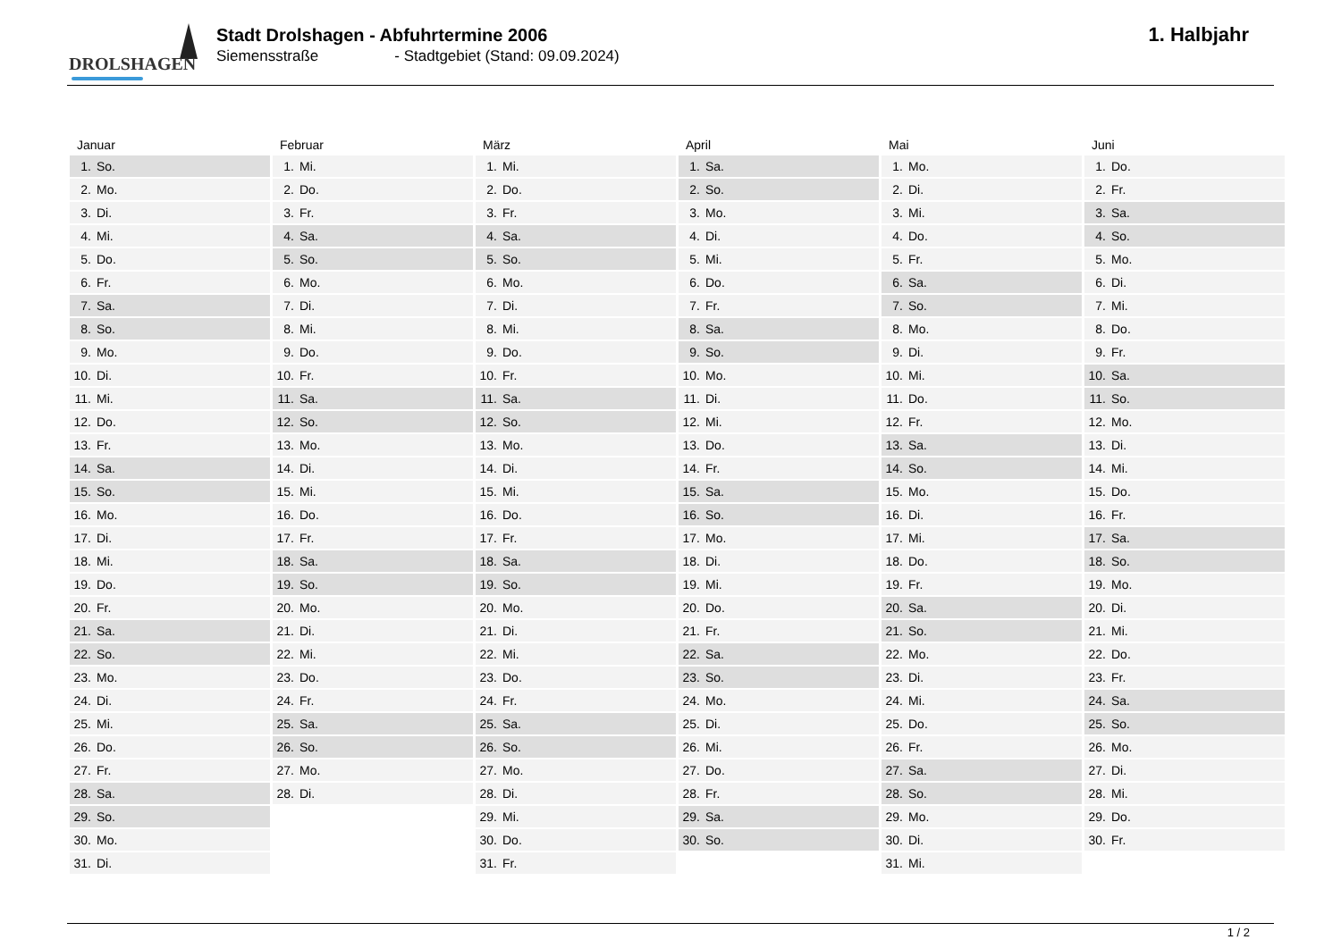DROLSHAGEN
Stadt Drolshagen - Abfuhrtermine 2006
Siemensstraße - Stadtgebiet (Stand: 09.09.2024)
1. Halbjahr
| Januar | Februar | März | April | Mai | Juni |
| --- | --- | --- | --- | --- | --- |
| 1. So. | 1. Mi. | 1. Mi. | 1. Sa. | 1. Mo. | 1. Do. |
| 2. Mo. | 2. Do. | 2. Do. | 2. So. | 2. Di. | 2. Fr. |
| 3. Di. | 3. Fr. | 3. Fr. | 3. Mo. | 3. Mi. | 3. Sa. |
| 4. Mi. | 4. Sa. | 4. Sa. | 4. Di. | 4. Do. | 4. So. |
| 5. Do. | 5. So. | 5. So. | 5. Mi. | 5. Fr. | 5. Mo. |
| 6. Fr. | 6. Mo. | 6. Mo. | 6. Do. | 6. Sa. | 6. Di. |
| 7. Sa. | 7. Di. | 7. Di. | 7. Fr. | 7. So. | 7. Mi. |
| 8. So. | 8. Mi. | 8. Mi. | 8. Sa. | 8. Mo. | 8. Do. |
| 9. Mo. | 9. Do. | 9. Do. | 9. So. | 9. Di. | 9. Fr. |
| 10. Di. | 10. Fr. | 10. Fr. | 10. Mo. | 10. Mi. | 10. Sa. |
| 11. Mi. | 11. Sa. | 11. Sa. | 11. Di. | 11. Do. | 11. So. |
| 12. Do. | 12. So. | 12. So. | 12. Mi. | 12. Fr. | 12. Mo. |
| 13. Fr. | 13. Mo. | 13. Mo. | 13. Do. | 13. Sa. | 13. Di. |
| 14. Sa. | 14. Di. | 14. Di. | 14. Fr. | 14. So. | 14. Mi. |
| 15. So. | 15. Mi. | 15. Mi. | 15. Sa. | 15. Mo. | 15. Do. |
| 16. Mo. | 16. Do. | 16. Do. | 16. So. | 16. Di. | 16. Fr. |
| 17. Di. | 17. Fr. | 17. Fr. | 17. Mo. | 17. Mi. | 17. Sa. |
| 18. Mi. | 18. Sa. | 18. Sa. | 18. Di. | 18. Do. | 18. So. |
| 19. Do. | 19. So. | 19. So. | 19. Mi. | 19. Fr. | 19. Mo. |
| 20. Fr. | 20. Mo. | 20. Mo. | 20. Do. | 20. Sa. | 20. Di. |
| 21. Sa. | 21. Di. | 21. Di. | 21. Fr. | 21. So. | 21. Mi. |
| 22. So. | 22. Mi. | 22. Mi. | 22. Sa. | 22. Mo. | 22. Do. |
| 23. Mo. | 23. Do. | 23. Do. | 23. So. | 23. Di. | 23. Fr. |
| 24. Di. | 24. Fr. | 24. Fr. | 24. Mo. | 24. Mi. | 24. Sa. |
| 25. Mi. | 25. Sa. | 25. Sa. | 25. Di. | 25. Do. | 25. So. |
| 26. Do. | 26. So. | 26. So. | 26. Mi. | 26. Fr. | 26. Mo. |
| 27. Fr. | 27. Mo. | 27. Mo. | 27. Do. | 27. Sa. | 27. Di. |
| 28. Sa. | 28. Di. | 28. Di. | 28. Fr. | 28. So. | 28. Mi. |
| 29. So. | | 29. Mi. | 29. Sa. | 29. Mo. | 29. Do. |
| 30. Mo. | | 30. Do. | 30. So. | 30. Di. | 30. Fr. |
| 31. Di. | | 31. Fr. | | 31. Mi. | |
1 / 2